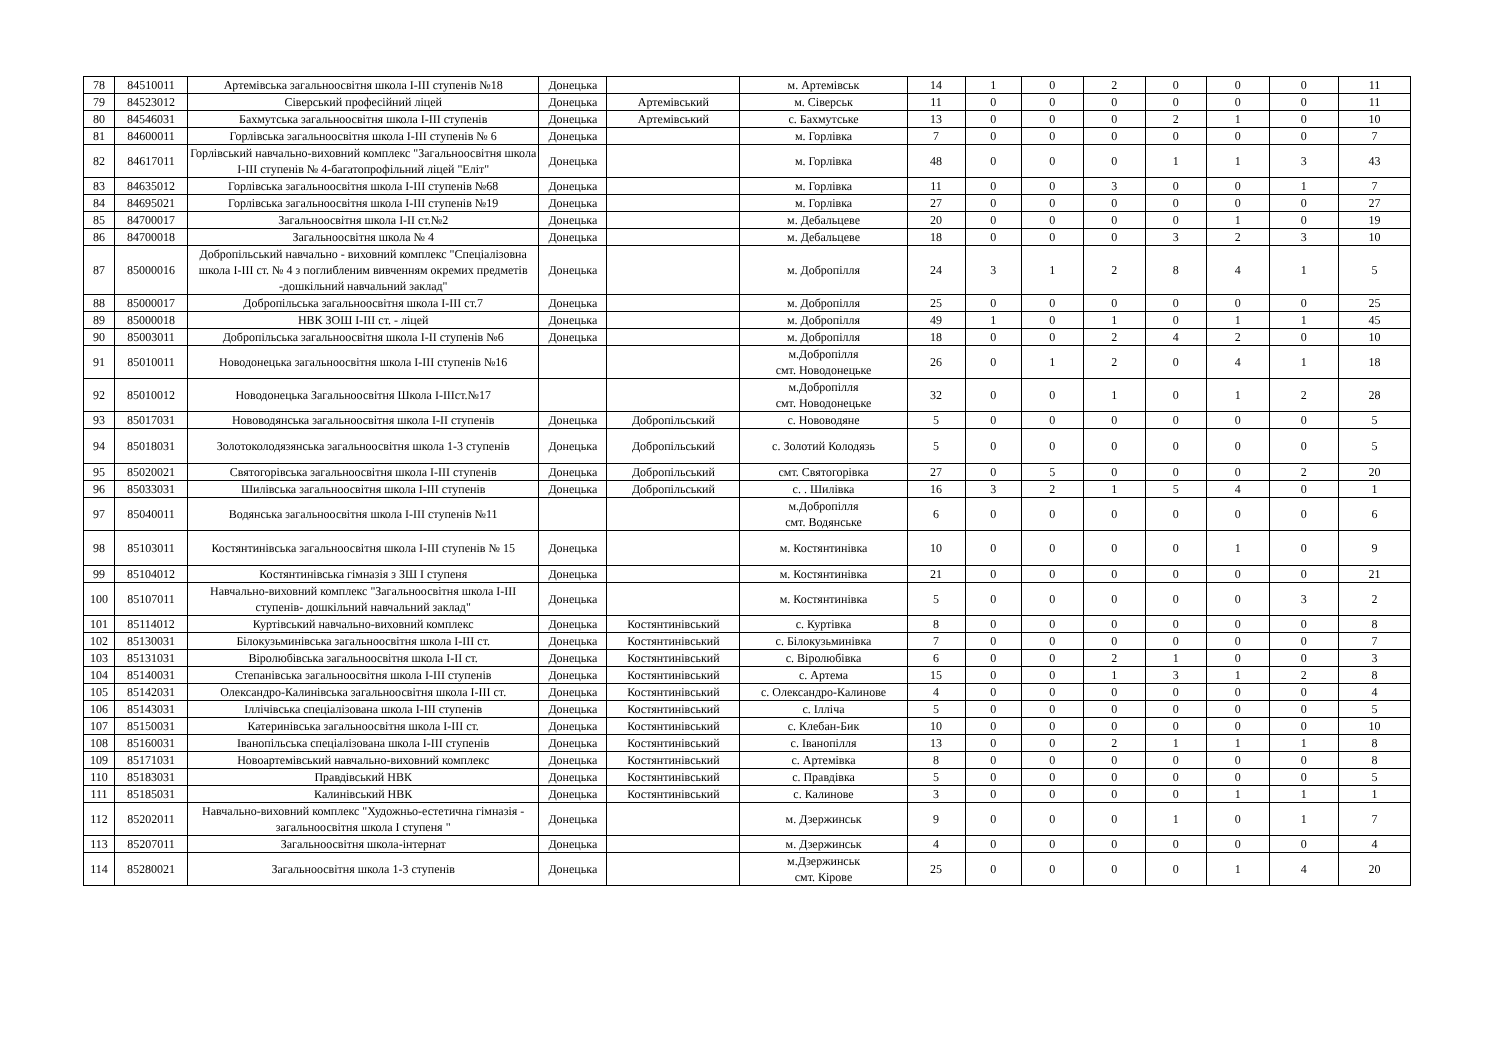| 78 | 84510011 | Артемівська загальноосвітня школа І-ІІІ ступенів №18 | Донецька | | м. Артемівськ | 14 | 1 | 0 | 2 | 0 | 0 | 0 | 11 |
| 79 | 84523012 | Сіверський професійний ліцей | Донецька | Артемівський | м. Сіверськ | 11 | 0 | 0 | 0 | 0 | 0 | 0 | 11 |
| 80 | 84546031 | Бахмутська загальноосвітня школа І-ІІІ ступенів | Донецька | Артемівський | с. Бахмутське | 13 | 0 | 0 | 0 | 2 | 1 | 0 | 10 |
| 81 | 84600011 | Горлівська загальноосвітня школа І-ІІІ ступенів № 6 | Донецька | | м. Горлівка | 7 | 0 | 0 | 0 | 0 | 0 | 0 | 7 |
| 82 | 84617011 | Горлівський навчально-виховний комплекс "Загальноосвітня школа І-ІІІ ступенів № 4-багатопрофільний ліцей "Еліт" | Донецька | | м. Горлівка | 48 | 0 | 0 | 0 | 1 | 1 | 3 | 43 |
| 83 | 84635012 | Горлівська загальноосвітня школа І-ІІІ ступенів №68 | Донецька | | м. Горлівка | 11 | 0 | 0 | 3 | 0 | 0 | 1 | 7 |
| 84 | 84695021 | Горлівська загальноосвітня школа І-ІІІ ступенів №19 | Донецька | | м. Горлівка | 27 | 0 | 0 | 0 | 0 | 0 | 0 | 27 |
| 85 | 84700017 | Загальноосвітня школа І-ІІ ст.№2 | Донецька | | м. Дебальцеве | 20 | 0 | 0 | 0 | 0 | 1 | 0 | 19 |
| 86 | 84700018 | Загальноосвітня школа № 4 | Донецька | | м. Дебальцеве | 18 | 0 | 0 | 0 | 3 | 2 | 3 | 10 |
| 87 | 85000016 | Добропільський навчально - виховний комплекс "Спеціалізовна школа І-ІІІ ст. № 4 з поглибленим вивченням окремих предметів -дошкільний навчальний заклад" | Донецька | | м. Добропілля | 24 | 3 | 1 | 2 | 8 | 4 | 1 | 5 |
| 88 | 85000017 | Добропільська загальноосвітня школа І-ІІІ ст.7 | Донецька | | м. Добропілля | 25 | 0 | 0 | 0 | 0 | 0 | 0 | 25 |
| 89 | 85000018 | НВК ЗОШ І-ІІІ ст. - ліцей | Донецька | | м. Добропілля | 49 | 1 | 0 | 1 | 0 | 1 | 1 | 45 |
| 90 | 85003011 | Добропільська загальноосвітня школа І-ІІ ступенів №6 | Донецька | | м. Добропілля | 18 | 0 | 0 | 2 | 4 | 2 | 0 | 10 |
| 91 | 85010011 | Новодонецька загальноосвітня школа І-ІІІ ступенів №16 | | | м.Добропілля смт. Новодонецьке | 26 | 0 | 1 | 2 | 0 | 4 | 1 | 18 |
| 92 | 85010012 | Новодонецька Загальноосвітня Школа І-ІІІст.№17 | | | м.Добропілля смт. Новодонецьке | 32 | 0 | 0 | 1 | 0 | 1 | 2 | 28 |
| 93 | 85017031 | Нововодянська загальноосвітня школа І-ІІ ступенів | Донецька | Добропільський | с. Нововодяне | 5 | 0 | 0 | 0 | 0 | 0 | 0 | 5 |
| 94 | 85018031 | Золотоколодязянська загальноосвітня школа 1-3 ступенів | Донецька | Добропільський | с. Золотий Колодязь | 5 | 0 | 0 | 0 | 0 | 0 | 0 | 5 |
| 95 | 85020021 | Святогорівська загальноосвітня школа І-ІІІ ступенів | Донецька | Добропільський | смт. Святогорівка | 27 | 0 | 5 | 0 | 0 | 0 | 2 | 20 |
| 96 | 85033031 | Шилівська загальноосвітня школа І-ІІІ ступенів | Донецька | Добропільський | с. . Шилівка | 16 | 3 | 2 | 1 | 5 | 4 | 0 | 1 |
| 97 | 85040011 | Водянська загальноосвітня школа І-ІІІ ступенів №11 | | | м.Добропілля смт. Водянське | 6 | 0 | 0 | 0 | 0 | 0 | 0 | 6 |
| 98 | 85103011 | Костянтинівська загальноосвітня школа І-ІІІ ступенів № 15 | Донецька | | м. Костянтинівка | 10 | 0 | 0 | 0 | 0 | 1 | 0 | 9 |
| 99 | 85104012 | Костянтинівська гімназія з ЗШ І ступеня | Донецька | | м. Костянтинівка | 21 | 0 | 0 | 0 | 0 | 0 | 0 | 21 |
| 100 | 85107011 | Навчально-виховний комплекс "Загальноосвітня школа І-ІІІ ступенів- дошкільний навчальний заклад" | Донецька | | м. Костянтинівка | 5 | 0 | 0 | 0 | 0 | 0 | 3 | 2 |
| 101 | 85114012 | Куртівський навчально-виховний комплекс | Донецька | Костянтинівський | с. Куртівка | 8 | 0 | 0 | 0 | 0 | 0 | 0 | 8 |
| 102 | 85130031 | Білокузьминівська загальноосвітня школа І-ІІІ ст. | Донецька | Костянтинівський | с. Білокузьминівка | 7 | 0 | 0 | 0 | 0 | 0 | 0 | 7 |
| 103 | 85131031 | Віролюбівська загальноосвітня школа І-ІІ ст. | Донецька | Костянтинівський | с. Віролюбівка | 6 | 0 | 0 | 2 | 1 | 0 | 0 | 3 |
| 104 | 85140031 | Степанівська загальноосвітня школа І-ІІІ ступенів | Донецька | Костянтинівський | с. Артема | 15 | 0 | 0 | 1 | 3 | 1 | 2 | 8 |
| 105 | 85142031 | Олександро-Калинівська загальноосвітня школа І-ІІІ ст. | Донецька | Костянтинівський | с. Олександро-Калинове | 4 | 0 | 0 | 0 | 0 | 0 | 0 | 4 |
| 106 | 85143031 | Іллічівська спеціалізована школа І-ІІІ ступенів | Донецька | Костянтинівський | с. Ілліча | 5 | 0 | 0 | 0 | 0 | 0 | 0 | 5 |
| 107 | 85150031 | Катеринівська загальноосвітня школа І-ІІІ ст. | Донецька | Костянтинівський | с. Клебан-Бик | 10 | 0 | 0 | 0 | 0 | 0 | 0 | 10 |
| 108 | 85160031 | Іванопільська спеціалізована школа І-ІІІ ступенів | Донецька | Костянтинівський | с. Іванопілля | 13 | 0 | 0 | 2 | 1 | 1 | 1 | 8 |
| 109 | 85171031 | Новоартемівський навчально-виховний комплекс | Донецька | Костянтинівський | с. Артемівка | 8 | 0 | 0 | 0 | 0 | 0 | 0 | 8 |
| 110 | 85183031 | Правдівський НВК | Донецька | Костянтинівський | с. Правдівка | 5 | 0 | 0 | 0 | 0 | 0 | 0 | 5 |
| 111 | 85185031 | Калинівський НВК | Донецька | Костянтинівський | с. Калинове | 3 | 0 | 0 | 0 | 0 | 1 | 1 | 1 |
| 112 | 85202011 | Навчально-виховний комплекс "Художньо-естетична гімназія - загальноосвітня школа І ступеня " | Донецька | | м. Дзержинськ | 9 | 0 | 0 | 0 | 1 | 0 | 1 | 7 |
| 113 | 85207011 | Загальноосвітня школа-інтернат | Донецька | | м. Дзержинськ | 4 | 0 | 0 | 0 | 0 | 0 | 0 | 4 |
| 114 | 85280021 | Загальноосвітня школа 1-3 ступенів | Донецька | | м.Дзержинськ смт. Кірове | 25 | 0 | 0 | 0 | 0 | 1 | 4 | 20 |